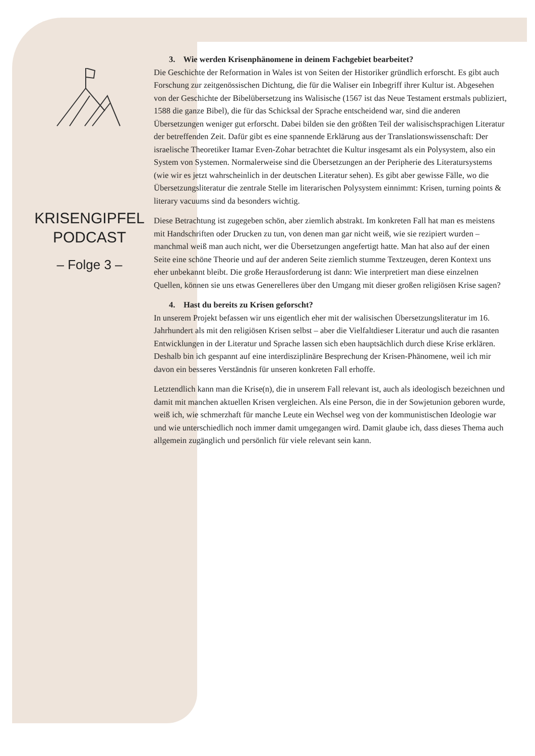KRISENGIPFEL
PODCAST
– Folge 3 –
3. Wie werden Krisenphänomene in deinem Fachgebiet bearbeitet?
Die Geschichte der Reformation in Wales ist von Seiten der Historiker gründlich erforscht. Es gibt auch Forschung zur zeitgenössischen Dichtung, die für die Waliser ein Inbegriff ihrer Kultur ist. Abgesehen von der Geschichte der Bibelübersetzung ins Walisische (1567 ist das Neue Testament erstmals publiziert, 1588 die ganze Bibel), die für das Schicksal der Sprache entscheidend war, sind die anderen Übersetzungen weniger gut erforscht. Dabei bilden sie den größten Teil der walisischsprachigen Literatur der betreffenden Zeit. Dafür gibt es eine spannende Erklärung aus der Translationswissenschaft: Der israelische Theoretiker Itamar Even-Zohar betrachtet die Kultur insgesamt als ein Polysystem, also ein System von Systemen. Normalerweise sind die Übersetzungen an der Peripherie des Literatursystems (wie wir es jetzt wahrscheinlich in der deutschen Literatur sehen). Es gibt aber gewisse Fälle, wo die Übersetzungsliteratur die zentrale Stelle im literarischen Polysystem einnimmt: Krisen, turning points & literary vacuums sind da besonders wichtig.
Diese Betrachtung ist zugegeben schön, aber ziemlich abstrakt. Im konkreten Fall hat man es meistens mit Handschriften oder Drucken zu tun, von denen man gar nicht weiß, wie sie rezipiert wurden – manchmal weiß man auch nicht, wer die Übersetzungen angefertigt hatte. Man hat also auf der einen Seite eine schöne Theorie und auf der anderen Seite ziemlich stumme Textzeugen, deren Kontext uns eher unbekannt bleibt. Die große Herausforderung ist dann: Wie interpretiert man diese einzelnen Quellen, können sie uns etwas Generelleres über den Umgang mit dieser großen religiösen Krise sagen?
4. Hast du bereits zu Krisen geforscht?
In unserem Projekt befassen wir uns eigentlich eher mit der walisischen Übersetzungsliteratur im 16. Jahrhundert als mit den religiösen Krisen selbst – aber die Vielfaltdieser Literatur und auch die rasanten Entwicklungen in der Literatur und Sprache lassen sich eben hauptsächlich durch diese Krise erklären. Deshalb bin ich gespannt auf eine interdisziplinäre Besprechung der Krisen-Phänomene, weil ich mir davon ein besseres Verständnis für unseren konkreten Fall erhoffe.
Letztendlich kann man die Krise(n), die in unserem Fall relevant ist, auch als ideologisch bezeichnen und damit mit manchen aktuellen Krisen vergleichen. Als eine Person, die in der Sowjetunion geboren wurde, weiß ich, wie schmerzhaft für manche Leute ein Wechsel weg von der kommunistischen Ideologie war und wie unterschiedlich noch immer damit umgegangen wird. Damit glaube ich, dass dieses Thema auch allgemein zugänglich und persönlich für viele relevant sein kann.